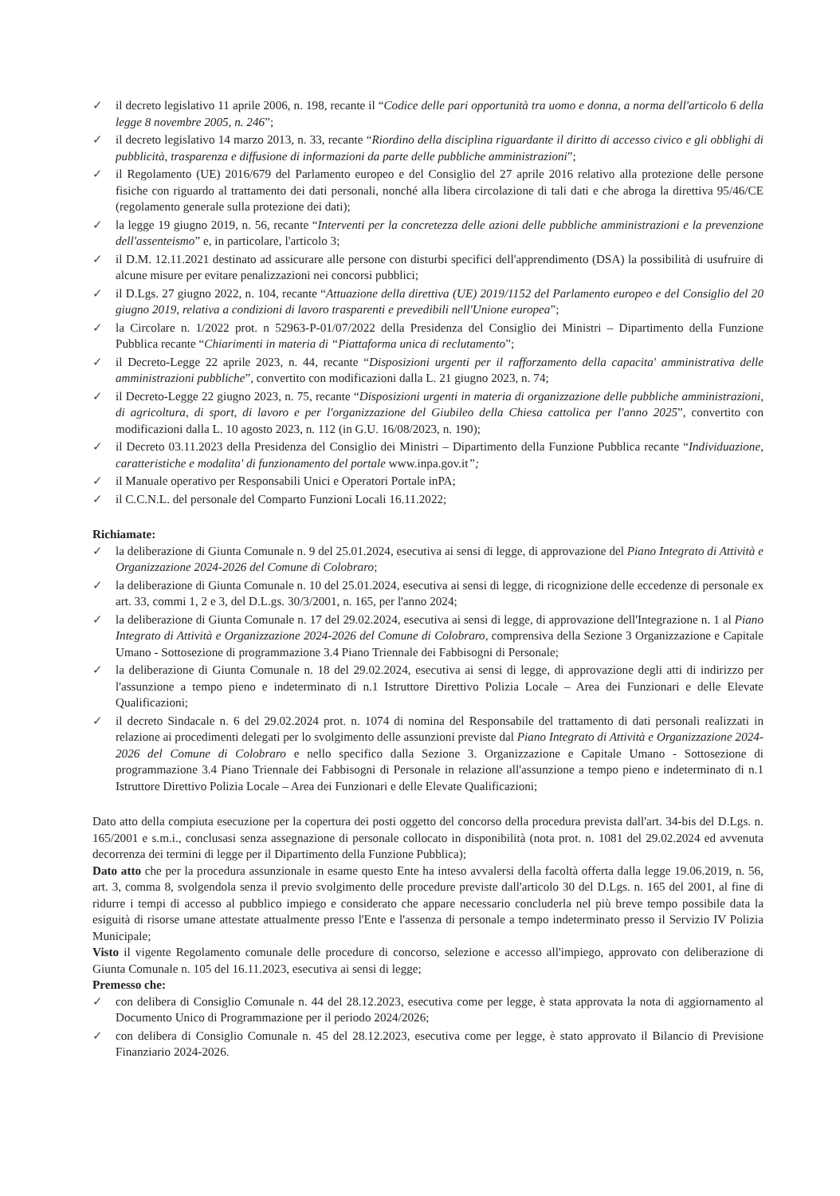✓ il decreto legislativo 11 aprile 2006, n. 198, recante il “Codice delle pari opportunità tra uomo e donna, a norma dell'articolo 6 della legge 8 novembre 2005, n. 246”;
✓ il decreto legislativo 14 marzo 2013, n. 33, recante “Riordino della disciplina riguardante il diritto di accesso civico e gli obblighi di pubblicità, trasparenza e diffusione di informazioni da parte delle pubbliche amministrazioni”;
✓ il Regolamento (UE) 2016/679 del Parlamento europeo e del Consiglio del 27 aprile 2016 relativo alla protezione delle persone fisiche con riguardo al trattamento dei dati personali, nonché alla libera circolazione di tali dati e che abroga la direttiva 95/46/CE (regolamento generale sulla protezione dei dati);
✓ la legge 19 giugno 2019, n. 56, recante “Interventi per la concretezza delle azioni delle pubbliche amministrazioni e la prevenzione dell'assenteismo” e, in particolare, l'articolo 3;
✓ il D.M. 12.11.2021 destinato ad assicurare alle persone con disturbi specifici dell'apprendimento (DSA) la possibilità di usufruire di alcune misure per evitare penalizzazioni nei concorsi pubblici;
✓ il D.Lgs. 27 giugno 2022, n. 104, recante “Attuazione della direttiva (UE) 2019/1152 del Parlamento europeo e del Consiglio del 20 giugno 2019, relativa a condizioni di lavoro trasparenti e prevedibili nell'Unione europea”;
✓ la Circolare n. 1/2022 prot. n 52963-P-01/07/2022 della Presidenza del Consiglio dei Ministri – Dipartimento della Funzione Pubblica recante “Chiarimenti in materia di “Piattaforma unica di reclutamento”;
✓ il Decreto-Legge 22 aprile 2023, n. 44, recante “Disposizioni urgenti per il rafforzamento della capacita' amministrativa delle amministrazioni pubbliche”, convertito con modificazioni dalla L. 21 giugno 2023, n. 74;
✓ il Decreto-Legge 22 giugno 2023, n. 75, recante “Disposizioni urgenti in materia di organizzazione delle pubbliche amministrazioni, di agricoltura, di sport, di lavoro e per l'organizzazione del Giubileo della Chiesa cattolica per l'anno 2025”, convertito con modificazioni dalla L. 10 agosto 2023, n. 112 (in G.U. 16/08/2023, n. 190);
✓ il Decreto 03.11.2023 della Presidenza del Consiglio dei Ministri – Dipartimento della Funzione Pubblica recante “Individuazione, caratteristiche e modalita' di funzionamento del portale www.inpa.gov.it”;
✓ il Manuale operativo per Responsabili Unici e Operatori Portale inPA;
✓ il C.C.N.L. del personale del Comparto Funzioni Locali 16.11.2022;
Richiamate:
✓ la deliberazione di Giunta Comunale n. 9 del 25.01.2024, esecutiva ai sensi di legge, di approvazione del Piano Integrato di Attività e Organizzazione 2024-2026 del Comune di Colobraro;
✓ la deliberazione di Giunta Comunale n. 10 del 25.01.2024, esecutiva ai sensi di legge, di ricognizione delle eccedenze di personale ex art. 33, commi 1, 2 e 3, del D.L.gs. 30/3/2001, n. 165, per l'anno 2024;
✓ la deliberazione di Giunta Comunale n. 17 del 29.02.2024, esecutiva ai sensi di legge, di approvazione dell'Integrazione n. 1 al Piano Integrato di Attività e Organizzazione 2024-2026 del Comune di Colobraro, comprensiva della Sezione 3 Organizzazione e Capitale Umano - Sottosezione di programmazione 3.4 Piano Triennale dei Fabbisogni di Personale;
✓ la deliberazione di Giunta Comunale n. 18 del 29.02.2024, esecutiva ai sensi di legge, di approvazione degli atti di indirizzo per l'assunzione a tempo pieno e indeterminato di n.1 Istruttore Direttivo Polizia Locale – Area dei Funzionari e delle Elevate Qualificazioni;
✓ il decreto Sindacale n. 6 del 29.02.2024 prot. n. 1074 di nomina del Responsabile del trattamento di dati personali realizzati in relazione ai procedimenti delegati per lo svolgimento delle assunzioni previste dal Piano Integrato di Attività e Organizzazione 2024-2026 del Comune di Colobraro e nello specifico dalla Sezione 3. Organizzazione e Capitale Umano - Sottosezione di programmazione 3.4 Piano Triennale dei Fabbisogni di Personale in relazione all'assunzione a tempo pieno e indeterminato di n.1 Istruttore Direttivo Polizia Locale – Area dei Funzionari e delle Elevate Qualificazioni;
Dato atto della compiuta esecuzione per la copertura dei posti oggetto del concorso della procedura prevista dall'art. 34-bis del D.Lgs. n. 165/2001 e s.m.i., conclusasi senza assegnazione di personale collocato in disponibilità (nota prot. n. 1081 del 29.02.2024 ed avvenuta decorrenza dei termini di legge per il Dipartimento della Funzione Pubblica);
Dato atto che per la procedura assunzionale in esame questo Ente ha inteso avvalersi della facoltà offerta dalla legge 19.06.2019, n. 56, art. 3, comma 8, svolgendola senza il previo svolgimento delle procedure previste dall'articolo 30 del D.Lgs. n. 165 del 2001, al fine di ridurre i tempi di accesso al pubblico impiego e considerato che appare necessario concluderla nel più breve tempo possibile data la esiguità di risorse umane attestate attualmente presso l'Ente e l'assenza di personale a tempo indeterminato presso il Servizio IV Polizia Municipale;
Visto il vigente Regolamento comunale delle procedure di concorso, selezione e accesso all'impiego, approvato con deliberazione di Giunta Comunale n. 105 del 16.11.2023, esecutiva ai sensi di legge;
Premesso che:
✓ con delibera di Consiglio Comunale n. 44 del 28.12.2023, esecutiva come per legge, è stata approvata la nota di aggiornamento al Documento Unico di Programmazione per il periodo 2024/2026;
✓ con delibera di Consiglio Comunale n. 45 del 28.12.2023, esecutiva come per legge, è stato approvato il Bilancio di Previsione Finanziario 2024-2026.